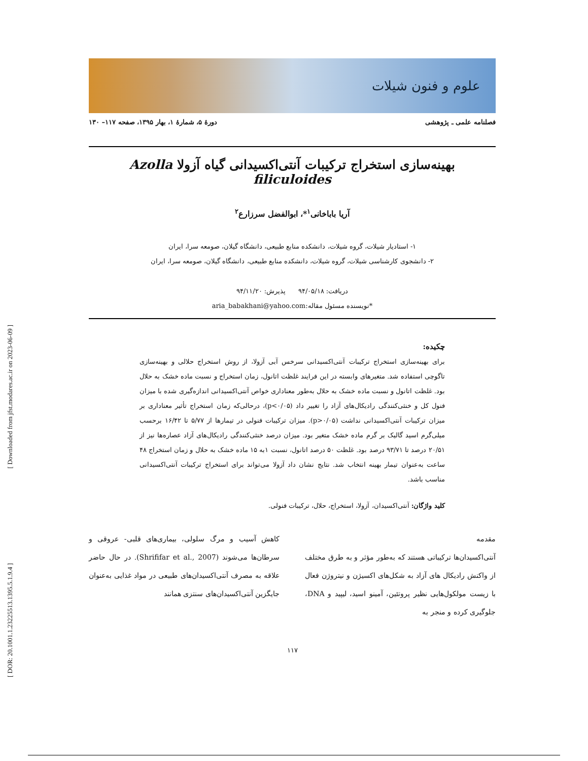[ Downloaded from jfst.modares.ac.ir on 2023-06-09 ]
[ DOR: 20.1001.1.23225513.1395.5.1.9.4 ]
علوم و فنون شیلات
فصلنامه علمی ـ پژوهشی دورهٔ ۵، شمارهٔ ۱، بهار ۱۳۹۵، صفحه ۱۱۷– ۱۳۰
بهینه‌سازی استخراج ترکیبات آنتی‌اکسیدانی گیاه آزولا Azolla filiculoides
آریا باباخانی<sup>۱</sup>*، ابوالفضل سرزارع<sup>۲</sup>
۱- استادیار شیلات، گروه شیلات، دانشکده منابع طبیعی، دانشگاه گیلان، صومعه سرا، ایران
۲- دانشجوی کارشناسی شیلات، گروه شیلات، دانشکده منابع طبیعی، دانشگاه گیلان، صومعه سرا، ایران
دریافت: ۹۴/۰۵/۱۸ پذیرش: ۹۴/۱۱/۲۰
*نویسنده مسئول مقاله:aria_babakhani@yahoo.com
چکیده:
برای بهینه‌سازی استخراج ترکیبات آنتی‌اکسیدانی سرخس آبی آزولا، از روش استخراج حلالی و بهینه‌سازی تاگوچی استفاده شد. متغیرهای وابسته در این فرایند غلظت اتانول، زمان استخراج و نسبت ماده خشک به حلال بود. غلظت اتانول و نسبت ماده خشک به حلال به‌طور معناداری خواص آنتی‌اکسیدانی اندازه‌گیری شده با میزان فنول کل و خنثی‌کنندگی رادیکال‌های آزاد را تغییر داد (p<۰/۰۵)، درحالی‌که زمان استخراج تأثیر معناداری بر میزان ترکیبات آنتی‌اکسیدانی نداشت (p>۰/۰۵). میزان ترکیبات فنولی در تیمارها از ۵/۷۷ تا ۱۶/۴۲ برحسب میلی‌گرم اسید گالیک بر گرم ماده خشک متغیر بود. میزان درصد خنثی‌کنندگی رادیکال‌های آزاد عصاره‌ها نیز از ۲۰/۵۱ درصد تا ۹۳/۷۱ درصد بود. غلظت ۵۰ درصد اتانول، نسبت ۱به ۱۵ ماده خشک به حلال و زمان استخراج ۴۸ ساعت به‌عنوان تیمار بهینه انتخاب شد. نتایج نشان داد آزولا می‌تواند برای استخراج ترکیبات آنتی‌اکسیدانی مناسب باشد.
کلید واژگان: آنتی‌اکسیدان، آزولا، استخراج، حلال، ترکیبات فنولی.
مقدمه
آنتی‌اکسیدان‌ها ترکیباتی هستند که به‌طور مؤثر و به طرق مختلف از واکنش رادیکال های آزاد به شکل‌های اکسیژن و نیتروژن فعال با زیست مولکول‌هایی نظیر پروتئین، آمینو اسید، لیپید و DNA، جلوگیری کرده و منجر به
کاهش آسیب و مرگ سلولی، بیماری‌های قلبی- عروقی و سرطان‌ها می‌شوند (Shrififar et al., 2007). در حال حاضر علاقه به مصرف آنتی‌اکسیدان‌های طبیعی در مواد غذایی به‌عنوان جایگزین آنتی‌اکسیدان‌های سنتزی همانند
۱۱۷